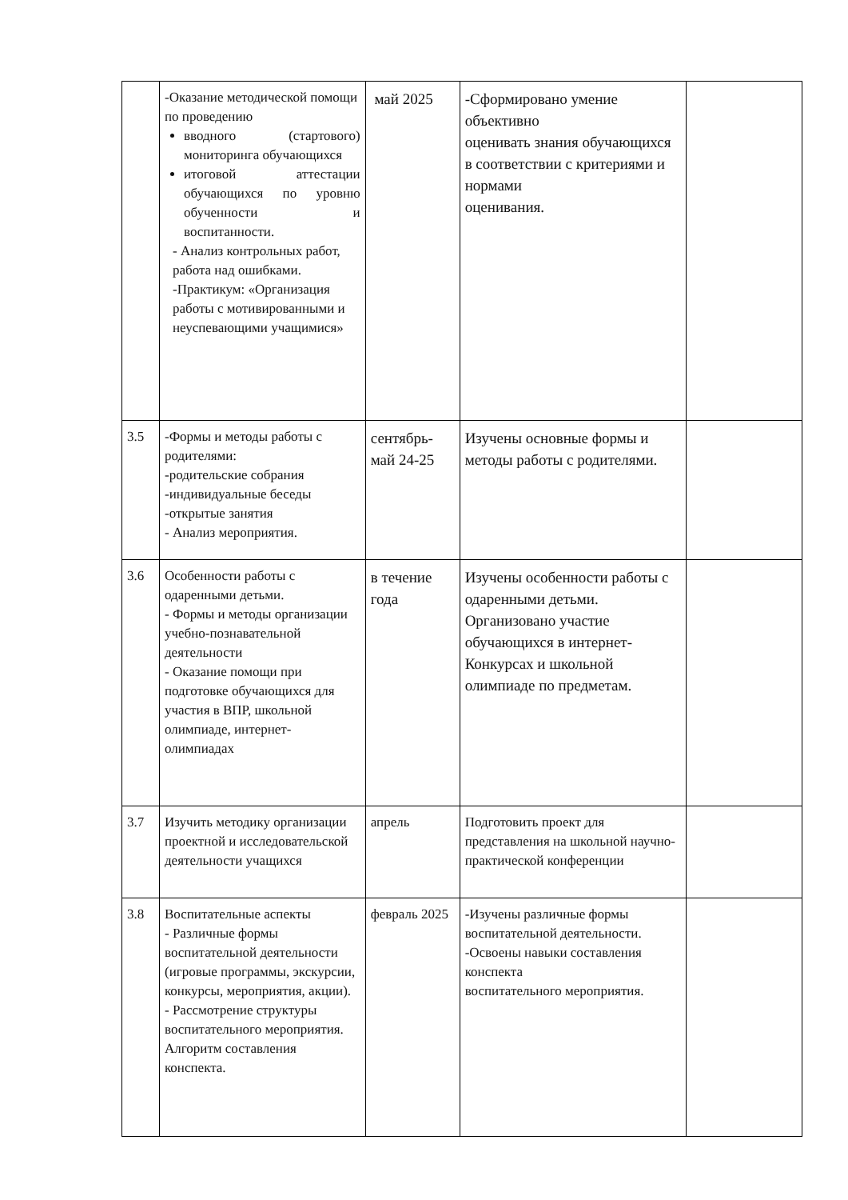| | -Оказание методической помощи по проведению вводного (стартового) мониторинга обучающихся итоговой аттестации обучающихся по уровню обученности и воспитанности. - Анализ контрольных работ, работа над ошибками. -Практикум: «Организация работы с мотивированными и неуспевающими учащимися» | май 2025 | -Сформировано умение объективно оценивать знания обучающихся в соответствии с критериями и нормами оценивания. | |
| 3.5 | -Формы и методы работы с родителями: -родительские собрания -индивидуальные беседы -открытые занятия - Анализ мероприятия. | сентябрь-май 24-25 | Изучены основные формы и методы работы с родителями. | |
| 3.6 | Особенности работы с одаренными детьми. - Формы и методы организации учебно-познавательной деятельности - Оказание помощи при подготовке обучающихся для участия в ВПР, школьной олимпиаде, интернет-олимпиадах | в течение года | Изучены особенности работы с одаренными детьми. Организовано участие обучающихся в интернет-Конкурсах и школьной олимпиаде по предметам. | |
| 3.7 | Изучить методику организации проектной и исследовательской деятельности учащихся | апрель | Подготовить проект для представления на школьной научно- практической конференции | |
| 3.8 | Воспитательные аспекты - Различные формы воспитательной деятельности (игровые программы, экскурсии, конкурсы, мероприятия, акции). - Рассмотрение структуры воспитательного мероприятия. Алгоритм составления конспекта. | февраль 2025 | -Изучены различные формы воспитательной деятельности. -Освоены навыки составления конспекта воспитательного мероприятия. | |